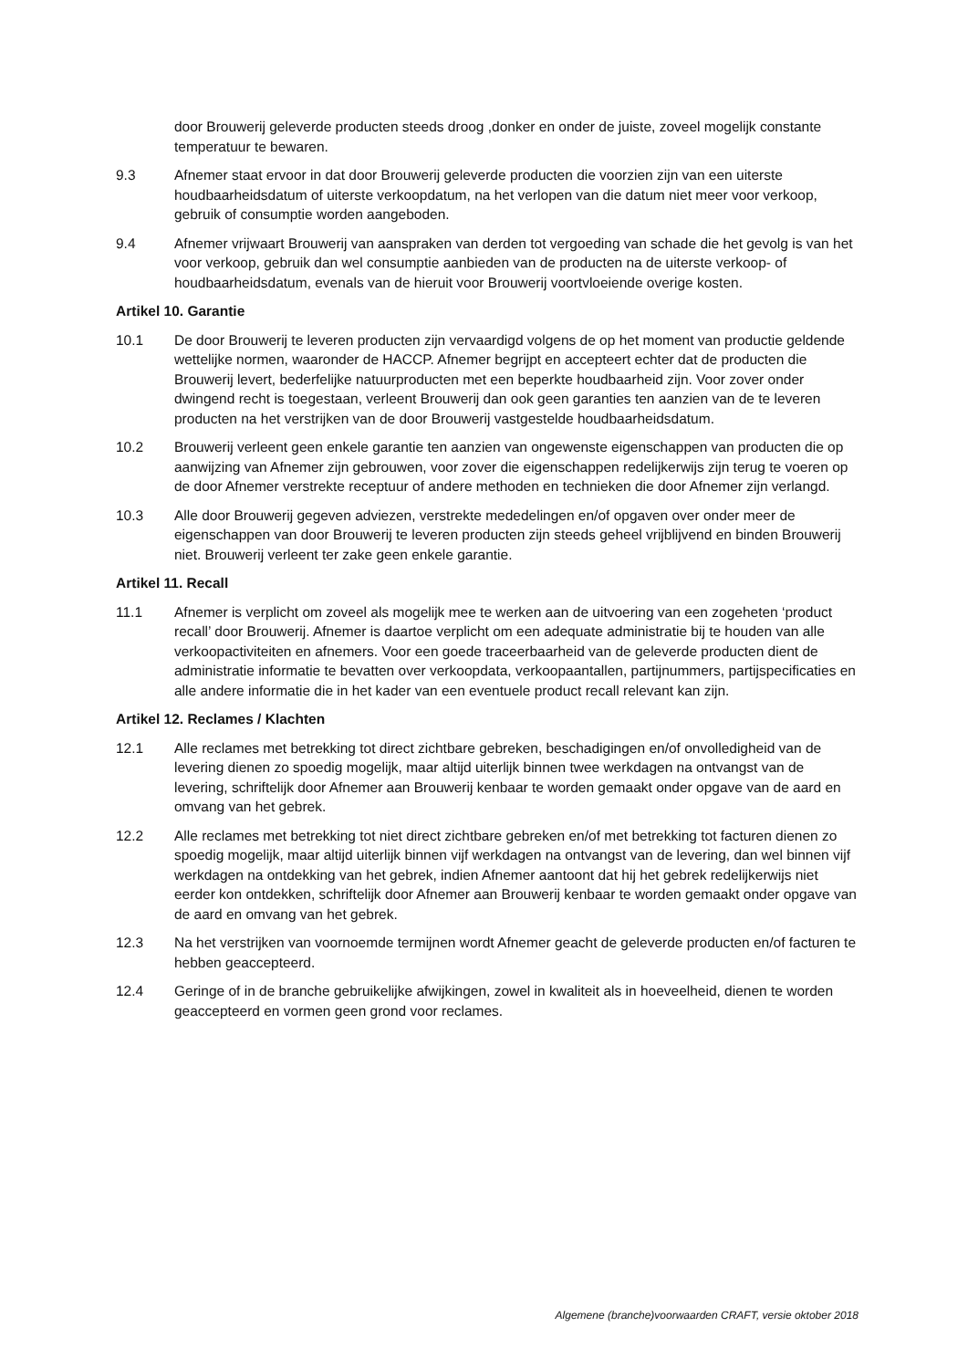door Brouwerij geleverde producten steeds droog ,donker en onder de juiste, zoveel mogelijk constante temperatuur te bewaren.
9.3 Afnemer staat ervoor in dat door Brouwerij geleverde producten die voorzien zijn van een uiterste houdbaarheidsdatum of uiterste verkoopdatum, na het verlopen van die datum niet meer voor verkoop, gebruik of consumptie worden aangeboden.
9.4 Afnemer vrijwaart Brouwerij van aanspraken van derden tot vergoeding van schade die het gevolg is van het voor verkoop, gebruik dan wel consumptie aanbieden van de producten na de uiterste verkoop- of houdbaarheidsdatum, evenals van de hieruit voor Brouwerij voortvloeiende overige kosten.
Artikel 10. Garantie
10.1 De door Brouwerij te leveren producten zijn vervaardigd volgens de op het moment van productie geldende wettelijke normen, waaronder de HACCP. Afnemer begrijpt en accepteert echter dat de producten die Brouwerij levert, bederfelijke natuurproducten met een beperkte houdbaarheid zijn. Voor zover onder dwingend recht is toegestaan, verleent Brouwerij dan ook geen garanties ten aanzien van de te leveren producten na het verstrijken van de door Brouwerij vastgestelde houdbaarheidsdatum.
10.2 Brouwerij verleent geen enkele garantie ten aanzien van ongewenste eigenschappen van producten die op aanwijzing van Afnemer zijn gebrouwen, voor zover die eigenschappen redelijkerwijs zijn terug te voeren op de door Afnemer verstrekte receptuur of andere methoden en technieken die door Afnemer zijn verlangd.
10.3 Alle door Brouwerij gegeven adviezen, verstrekte mededelingen en/of opgaven over onder meer de eigenschappen van door Brouwerij te leveren producten zijn steeds geheel vrijblijvend en binden Brouwerij niet. Brouwerij verleent ter zake geen enkele garantie.
Artikel 11. Recall
11.1 Afnemer is verplicht om zoveel als mogelijk mee te werken aan de uitvoering van een zogeheten ‘product recall’ door Brouwerij. Afnemer is daartoe verplicht om een adequate administratie bij te houden van alle verkoopactiviteiten en afnemers. Voor een goede traceerbaarheid van de geleverde producten dient de administratie informatie te bevatten over verkoopdata, verkoopaantallen, partijnummers, partijspecificaties en alle andere informatie die in het kader van een eventuele product recall relevant kan zijn.
Artikel 12. Reclames / Klachten
12.1 Alle reclames met betrekking tot direct zichtbare gebreken, beschadigingen en/of onvolledigheid van de levering dienen zo spoedig mogelijk, maar altijd uiterlijk binnen twee werkdagen na ontvangst van de levering, schriftelijk door Afnemer aan Brouwerij kenbaar te worden gemaakt onder opgave van de aard en omvang van het gebrek.
12.2 Alle reclames met betrekking tot niet direct zichtbare gebreken en/of met betrekking tot facturen dienen zo spoedig mogelijk, maar altijd uiterlijk binnen vijf werkdagen na ontvangst van de levering, dan wel binnen vijf werkdagen na ontdekking van het gebrek, indien Afnemer aantoont dat hij het gebrek redelijkerwijs niet eerder kon ontdekken, schriftelijk door Afnemer aan Brouwerij kenbaar te worden gemaakt onder opgave van de aard en omvang van het gebrek.
12.3 Na het verstrijken van voornoemde termijnen wordt Afnemer geacht de geleverde producten en/of facturen te hebben geaccepteerd.
12.4 Geringe of in de branche gebruikelijke afwijkingen, zowel in kwaliteit als in hoeveelheid, dienen te worden geaccepteerd en vormen geen grond voor reclames.
Algemene (branche)voorwaarden CRAFT, versie oktober 2018